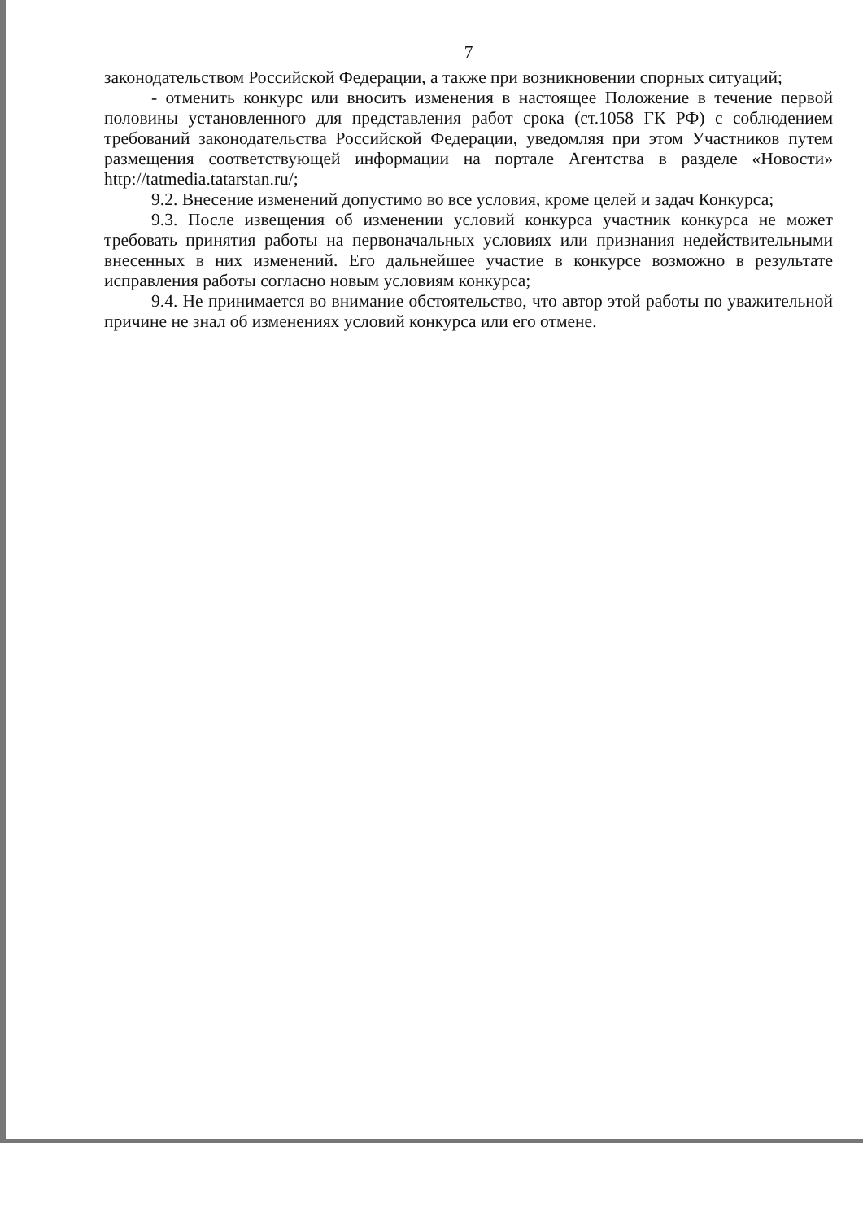7
законодательством Российской Федерации, а также при возникновении спорных ситуаций;
- отменить конкурс или вносить изменения в настоящее Положение в течение первой половины установленного для представления работ срока (ст.1058 ГК РФ) с соблюдением требований законодательства Российской Федерации, уведомляя при этом Участников путем размещения соответствующей информации на портале Агентства в разделе «Новости» http://tatmedia.tatarstan.ru/;
9.2. Внесение изменений допустимо во все условия, кроме целей и задач Конкурса;
9.3. После извещения об изменении условий конкурса участник конкурса не может требовать принятия работы на первоначальных условиях или признания недействительными внесенных в них изменений. Его дальнейшее участие в конкурсе возможно в результате исправления работы согласно новым условиям конкурса;
9.4. Не принимается во внимание обстоятельство, что автор этой работы по уважительной причине не знал об изменениях условий конкурса или его отмене.